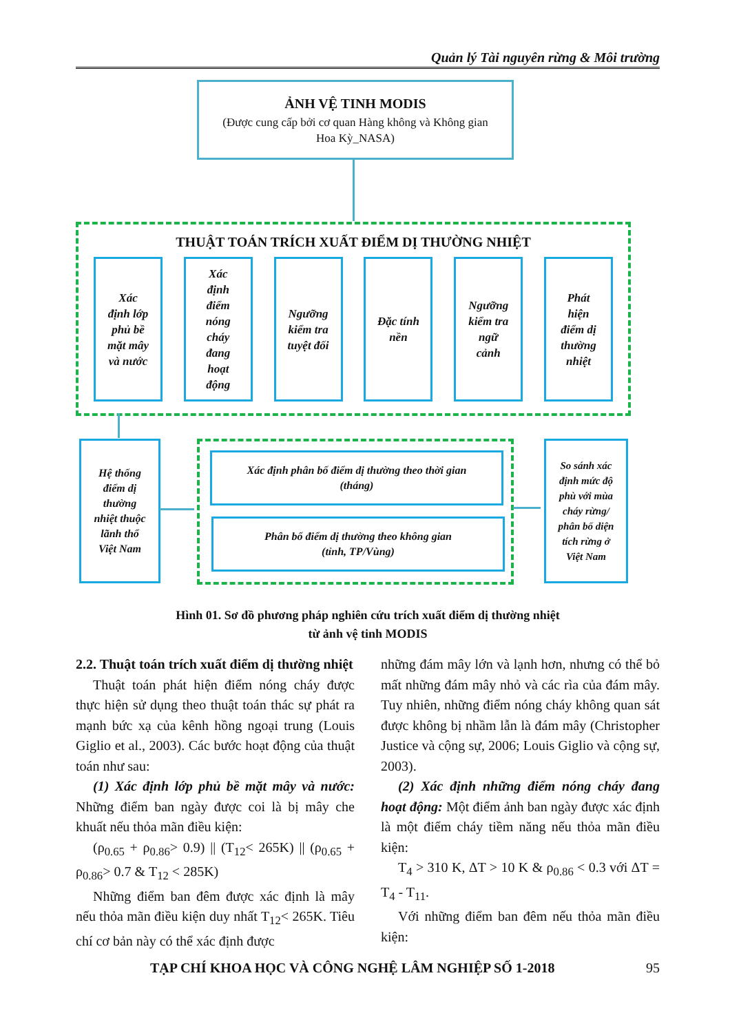Quản lý Tài nguyên rừng & Môi trường
ẢNH VỆ TINH MODIS
(Được cung cấp bởi cơ quan Hàng không và Không gian
Hoa Kỳ_NASA)
THUẬT TOÁN TRÍCH XUẤT ĐIỂM DỊ THƯỜNG NHIỆT
Xác
định lớp
phủ bề
mặt mây
và nước
Xác
định
điểm
nóng
cháy
đang
hoạt
động
Ngưỡng
kiểm tra
tuyệt đối
Đặc tính
nền
Ngưỡng
kiểm tra
ngữ
cảnh
Phát
hiện
điểm dị
thường
nhiệt
Hệ thống
điểm dị
thường
nhiệt thuộc
lãnh thổ
Việt Nam
Xác định phân bố điểm dị thường theo thời gian
(tháng)
Phân bố điểm dị thường theo không gian
(tỉnh, TP/Vùng)
So sánh xác
định mức độ
phù với mùa
cháy rừng/
phân bố diện
tích rừng ở
Việt Nam
Hình 01. Sơ đồ phương pháp nghiên cứu trích xuất điểm dị thường nhiệt
từ ảnh vệ tinh MODIS
2.2. Thuật toán trích xuất điểm dị thường nhiệt
Thuật toán phát hiện điểm nóng cháy được thực hiện sử dụng theo thuật toán thác sự phát ra mạnh bức xạ của kênh hồng ngoại trung (Louis Giglio et al., 2003). Các bước hoạt động của thuật toán như sau:
(1) Xác định lớp phủ bề mặt mây và nước: Những điểm ban ngày được coi là bị mây che khuất nếu thỏa mãn điều kiện:
(ρ<sub>0.65</sub> + ρ<sub>0.86</sub>> 0.9) || (T<sub>12</sub>< 265K) || (ρ<sub>0.65</sub> + ρ<sub>0.86</sub>> 0.7 & T<sub>12</sub> < 285K)
Những điểm ban đêm được xác định là mây nếu thỏa mãn điều kiện duy nhất T<sub>12</sub>< 265K. Tiêu chí cơ bản này có thể xác định được
những đám mây lớn và lạnh hơn, nhưng có thể bỏ mất những đám mây nhỏ và các rìa của đám mây. Tuy nhiên, những điểm nóng cháy không quan sát được không bị nhầm lẫn là đám mây (Christopher Justice và cộng sự, 2006; Louis Giglio và cộng sự, 2003).
(2) Xác định những điểm nóng cháy đang hoạt động: Một điểm ảnh ban ngày được xác định là một điểm cháy tiềm năng nếu thỏa mãn điều kiện:
T<sub>4</sub> > 310 K, ΔT > 10 K & ρ<sub>0.86</sub> < 0.3 với ΔT = T<sub>4</sub> - T<sub>11</sub>.
Với những điểm ban đêm nếu thỏa mãn điều kiện:
TẠP CHÍ KHOA HỌC VÀ CÔNG NGHỆ LÂM NGHIỆP SỐ 1-2018 95